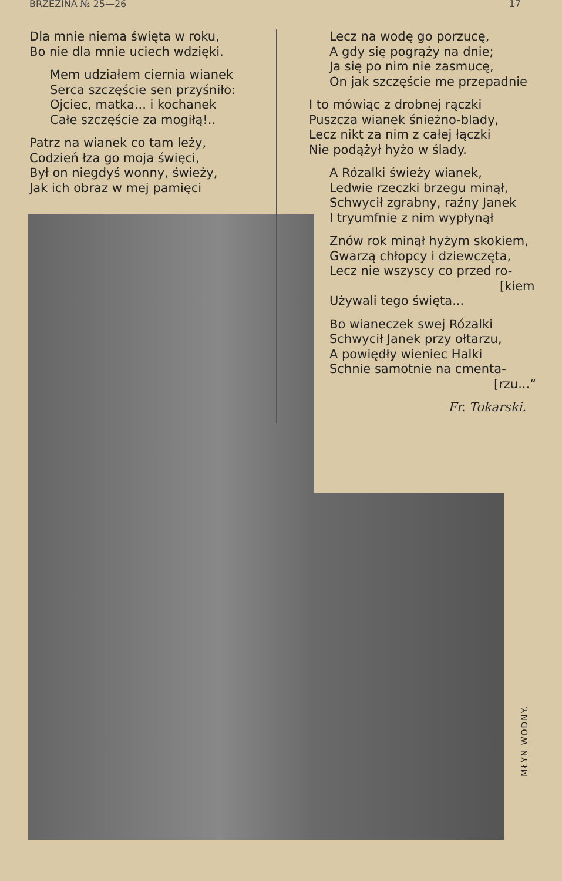BRZEZINA № 25—26 17
Dla mnie niema święta w roku,
Bo nie dla mnie uciech wdzięki.
Mem udziałem ciernia wianek
Serca szczęście sen przyśniło:
Ojciec, matka... i kochanek
Całe szczęście za mogiłą!..
Patrz na wianek co tam leży,
Codzień łza go moja święci,
Był on niegdyś wonny, świeży,
Jak ich obraz w mej pamięci
Lecz na wodę go porzucę,
A gdy się pogrąży na dnie;
Ja się po nim nie zasmucę,
On jak szczęście me przepadnie
I to mówiąc z drobnej rączki
Puszcza wianek śnieżno-blady,
Lecz nikt za nim z całej łączki
Nie podążył hyżo w ślady.
A Rózalki świeży wianek,
Ledwie rzeczki brzegu minął,
Schwycił zgrabny, raźny Janek
I tryumfnie z nim wypłynął
Znów rok minął hyżym skokiem,
Gwarzą chłopcy i dziewczęta,
Lecz nie wszyscy co przed ro-
[kiem
Używali tego święta...
Bo wianeczek swej Rózalki
Schwycił Janek przy ołtarzu,
A powiędły wieniec Halki
Schnie samotnie na cmenta-
[rzu...“
Fr. Tokarski.
MŁYN WODNY.